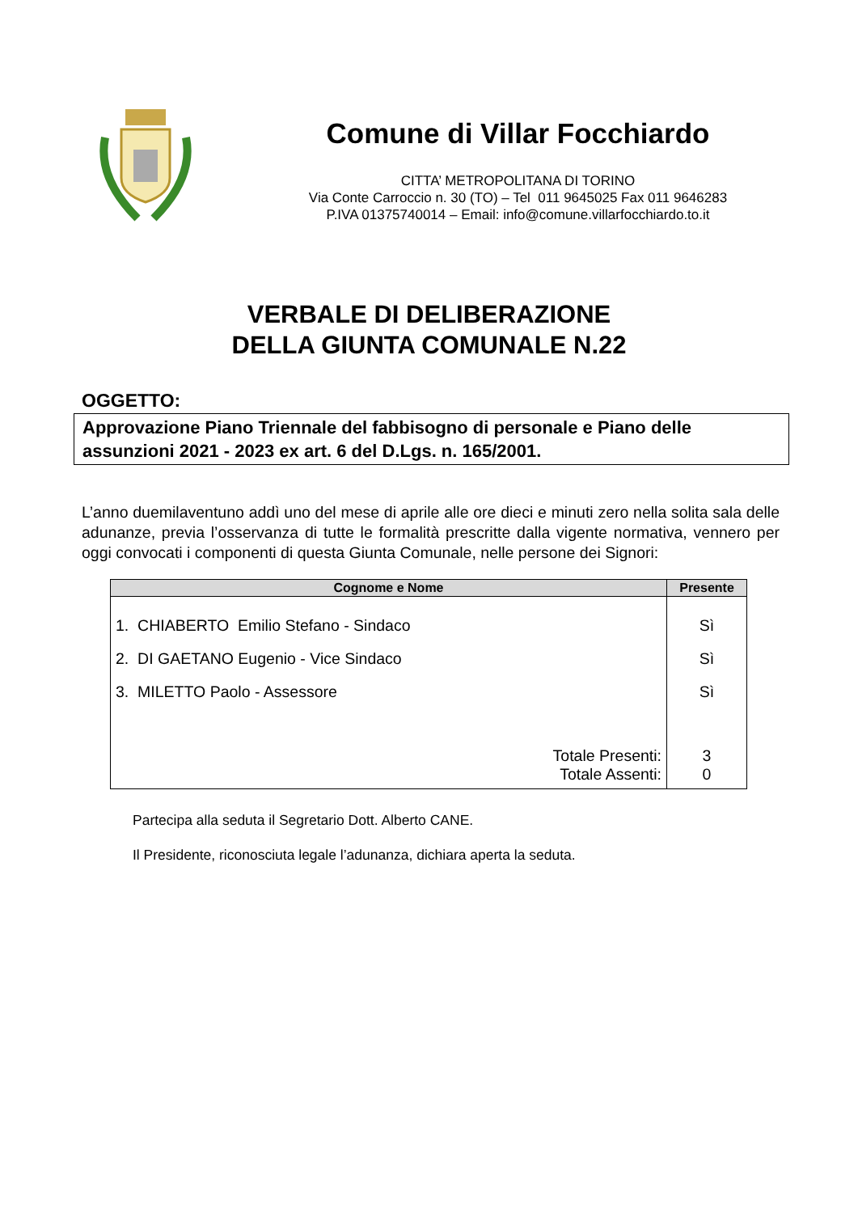Comune di Villar Focchiardo
CITTA’ METROPOLITANA DI TORINO
Via Conte Carroccio n. 30 (TO) – Tel 011 9645025 Fax 011 9646283
P.IVA 01375740014 – Email: info@comune.villarfocchiardo.to.it
VERBALE DI DELIBERAZIONE
DELLA GIUNTA COMUNALE N.22
OGGETTO:
Approvazione Piano Triennale del fabbisogno di personale e Piano delle assunzioni 2021 - 2023 ex art. 6 del D.Lgs. n. 165/2001.
L’anno duemilaventuno addì uno del mese di aprile alle ore dieci e minuti zero nella solita sala delle adunanze, previa l’osservanza di tutte le formalità prescritte dalla vigente normativa, vennero per oggi convocati i componenti di questa Giunta Comunale, nelle persone dei Signori:
| Cognome e Nome | Presente |
| --- | --- |
| 1. CHIABERTO Emilio Stefano - Sindaco | Sì |
| 2. DI GAETANO Eugenio - Vice Sindaco | Sì |
| 3. MILETTO Paolo - Assessore | Sì |
| Totale Presenti: | 3 |
| Totale Assenti: | 0 |
Partecipa alla seduta il Segretario Dott. Alberto CANE.
Il Presidente, riconosciuta legale l’adunanza, dichiara aperta la seduta.